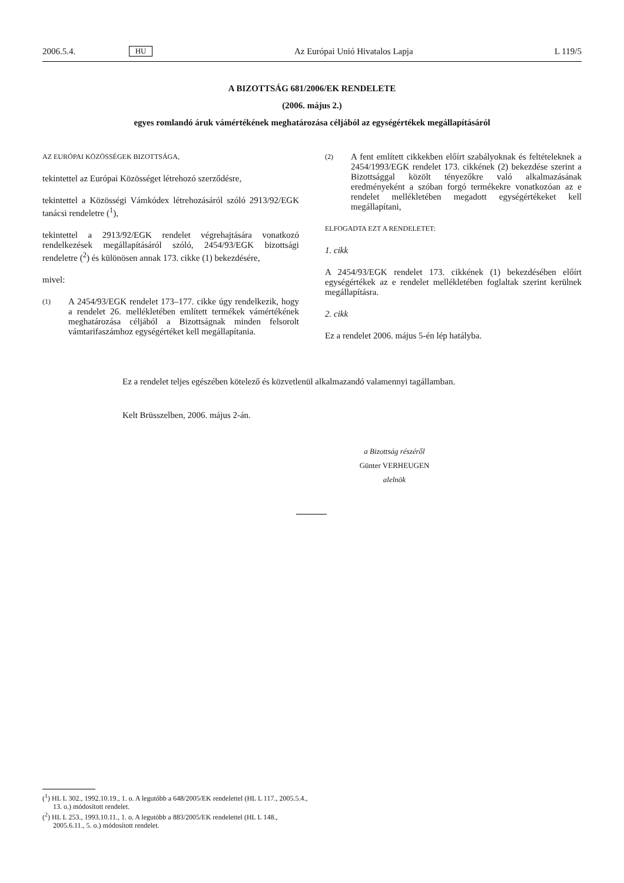2006.5.4. HU Az Európai Unió Hivatalos Lapja L 119/5
A BIZOTTSÁG 681/2006/EK RENDELETE
(2006. május 2.)
egyes romlandó áruk vámértékének meghatározása céljából az egységértékek megállapításáról
AZ EURÓPAI KÖZÖSSÉGEK BIZOTTSÁGA,
tekintettel az Európai Közösséget létrehozó szerződésre,
tekintettel a Közösségi Vámkódex létrehozásáról szóló 2913/92/EGK tanácsi rendeletre (<sup>1</sup>),
tekintettel a 2913/92/EGK rendelet végrehajtására vonatkozó rendelkezések megállapításáról szóló, 2454/93/EGK bizottsági rendeletre (<sup>2</sup>) és különösen annak 173. cikke (1) bekezdésére,
mivel:
(1) A 2454/93/EGK rendelet 173–177. cikke úgy rendelkezik, hogy a rendelet 26. mellékletében említett termékek vámértékének meghatározása céljából a Bizottságnak minden felsorolt vámtarifaszámhoz egységértéket kell megállapítania.
(2) A fent említett cikkekben előírt szabályoknak és feltételeknek a 2454/1993/EGK rendelet 173. cikkének (2) bekezdése szerint a Bizottsággal közölt tényezőkre való alkalmazásának eredményeként a szóban forgó termékekre vonatkozóan az e rendelet mellékletében megadott egységértékeket kell megállapítani,
ELFOGADTA EZT A RENDELETET:
1. cikk
A 2454/93/EGK rendelet 173. cikkének (1) bekezdésében előírt egységértékek az e rendelet mellékletében foglaltak szerint kerülnek megállapításra.
2. cikk
Ez a rendelet 2006. május 5-én lép hatályba.
Ez a rendelet teljes egészében kötelező és közvetlenül alkalmazandó valamennyi tagállamban.
Kelt Brüsszelben, 2006. május 2-án.
a Bizottság részéről
Günter VERHEUGEN
alelnök
(<sup>1</sup>) HL L 302., 1992.10.19., 1. o. A legutóbb a 648/2005/EK rendelettel (HL L 117., 2005.5.4., 13. o.) módosított rendelet.
(<sup>2</sup>) HL L 253., 1993.10.11., 1. o. A legutóbb a 883/2005/EK rendelettel (HL L 148., 2005.6.11., 5. o.) módosított rendelet.